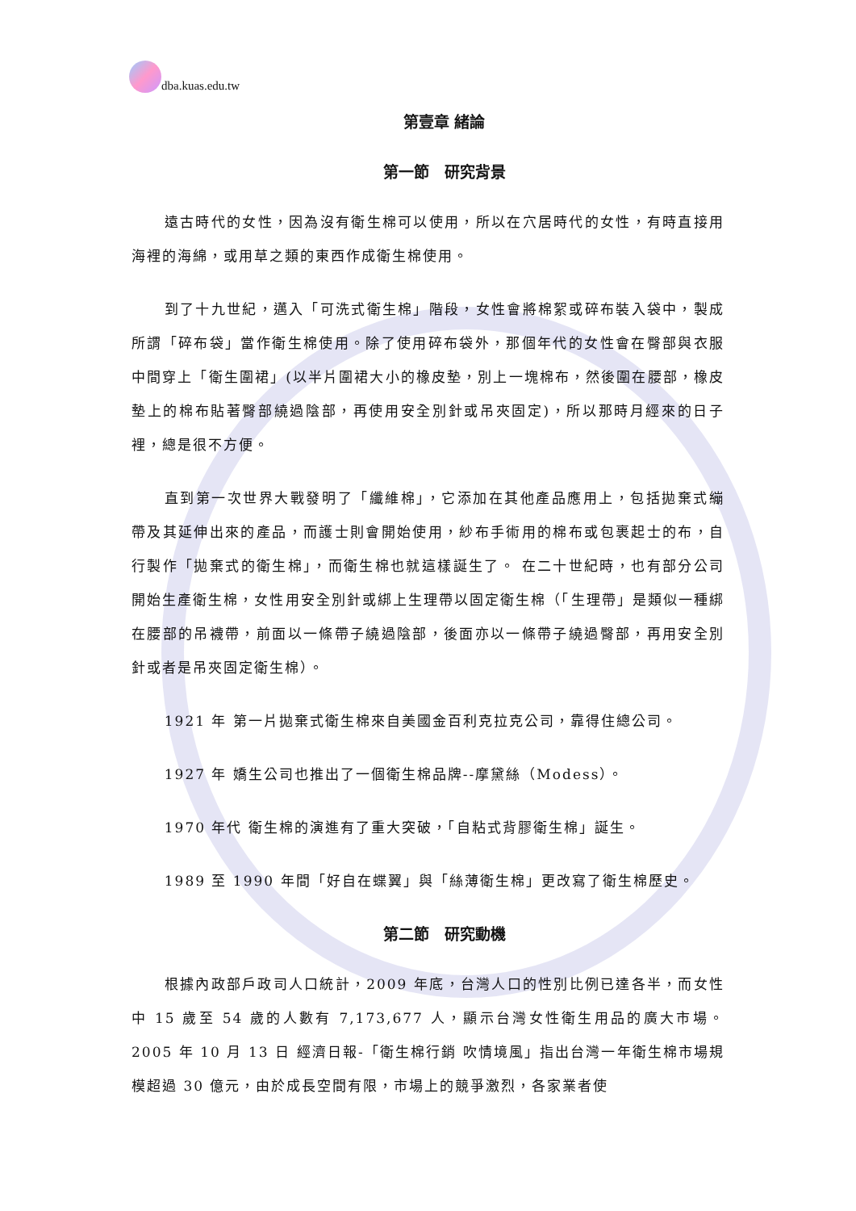dba.kuas.edu.tw
第壹章 緒論
第一節　研究背景
遠古時代的女性，因為沒有衛生棉可以使用，所以在穴居時代的女性，有時直接用海裡的海綿，或用草之類的東西作成衛生棉使用。
到了十九世紀，邁入「可洗式衛生棉」階段，女性會將棉絮或碎布裝入袋中，製成所謂「碎布袋」當作衛生棉使用。除了使用碎布袋外，那個年代的女性會在臀部與衣服中間穿上「衛生圍裙」(以半片圍裙大小的橡皮墊，別上一塊棉布，然後圍在腰部，橡皮墊上的棉布貼著臀部繞過陰部，再使用安全別針或吊夾固定)，所以那時月經來的日子裡，總是很不方便。
直到第一次世界大戰發明了「纖維棉」，它添加在其他產品應用上，包括拋棄式繃帶及其延伸出來的產品，而護士則會開始使用，紗布手術用的棉布或包裹起士的布，自行製作「拋棄式的衛生棉」，而衛生棉也就這樣誕生了。 在二十世紀時，也有部分公司開始生產衛生棉，女性用安全別針或綁上生理帶以固定衛生棉（「生理帶」是類似一種綁在腰部的吊襪帶，前面以一條帶子繞過陰部，後面亦以一條帶子繞過臀部，再用安全別針或者是吊夾固定衛生棉）。
1921 年 第一片拋棄式衛生棉來自美國金百利克拉克公司，靠得住總公司。
1927 年 嬌生公司也推出了一個衛生棉品牌--摩黛絲（Modess）。
1970 年代 衛生棉的演進有了重大突破，「自粘式背膠衛生棉」誕生。
1989 至 1990 年間「好自在蝶翼」與「絲薄衛生棉」更改寫了衛生棉歷史。
第二節　研究動機
根據內政部戶政司人口統計，2009 年底，台灣人口的性別比例已達各半，而女性中 15 歲至 54 歲的人數有 7,173,677 人，顯示台灣女性衛生用品的廣大市場。2005 年 10 月 13 日 經濟日報-「衛生棉行銷 吹情境風」指出台灣一年衛生棉市場規模超過 30 億元，由於成長空間有限，市場上的競爭激烈，各家業者使